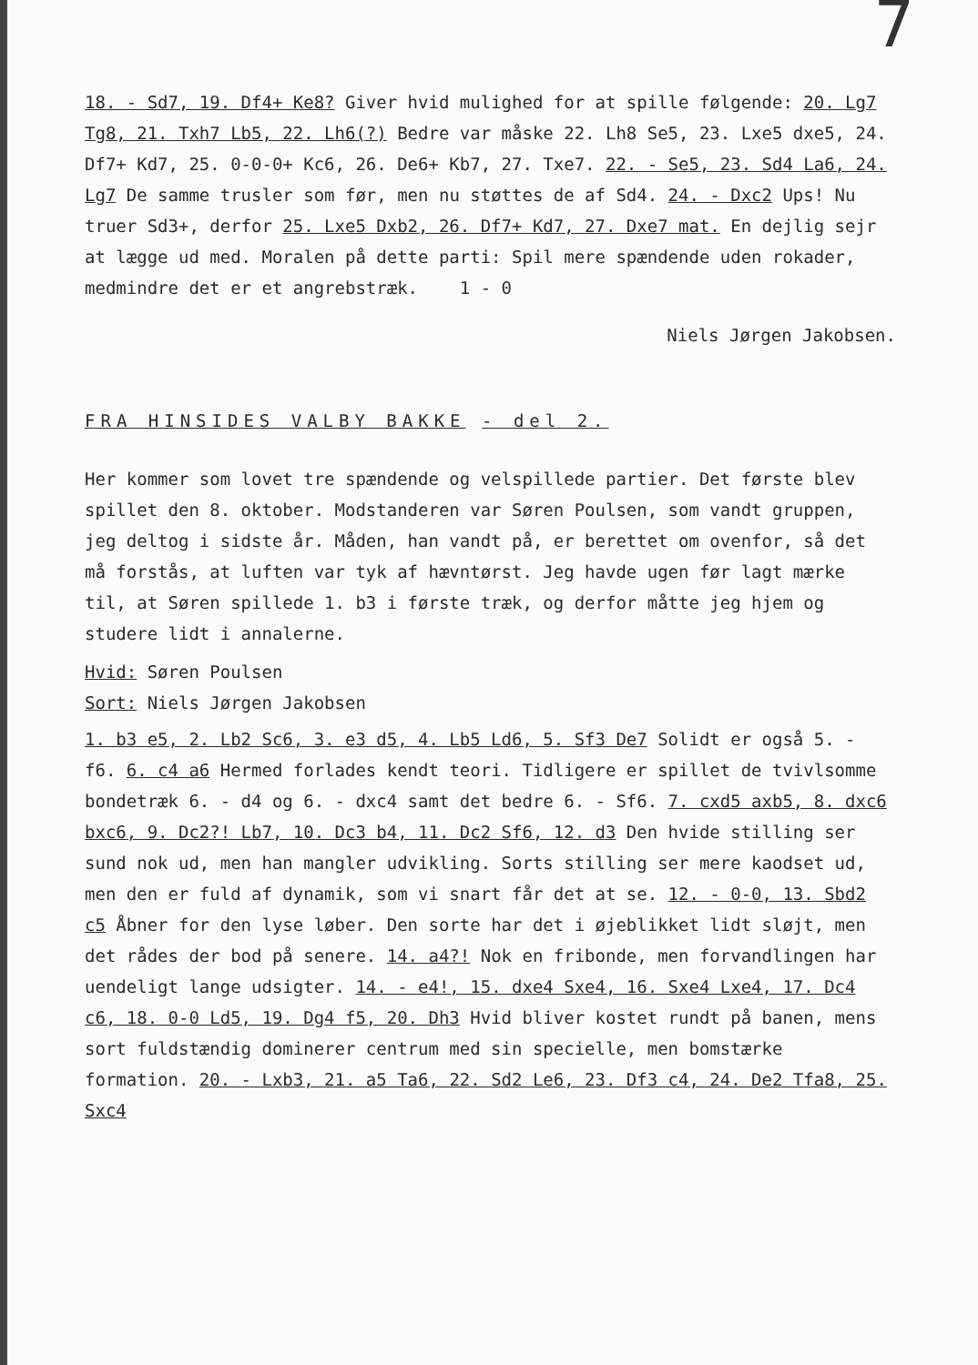7
18. - Sd7, 19. Df4+ Ke8? Giver hvid mulighed for at spille følgende: 20. Lg7 Tg8, 21. Txh7 Lb5, 22. Lh6(?) Bedre var måske 22. Lh8 Se5, 23. Lxe5 dxe5, 24. Df7+ Kd7, 25. 0-0-0+ Kc6, 26. De6+ Kb7, 27. Txe7. 22. - Se5, 23. Sd4 La6, 24. Lg7 De samme trusler som før, men nu støttes de af Sd4. 24. - Dxc2 Ups! Nu truer Sd3+, derfor 25. Lxe5 Dxb2, 26. Df7+ Kd7, 27. Dxe7 mat. En dejlig sejr at lægge ud med. Moralen på dette parti: Spil mere spændende uden rokader, medmindre det er et angrebstræk. 1 - 0
Niels Jørgen Jakobsen.
FRA HINSIDES VALBY BAKKE - del 2.
Her kommer som lovet tre spændende og velspillede partier. Det første blev spillet den 8. oktober. Modstanderen var Søren Poulsen, som vandt gruppen, jeg deltog i sidste år. Måden, han vandt på, er berettet om ovenfor, så det må forstås, at luften var tyk af hævntørst. Jeg havde ugen før lagt mærke til, at Søren spillede 1. b3 i første træk, og derfor måtte jeg hjem og studere lidt i annalerne.
Hvid: Søren Poulsen
Sort: Niels Jørgen Jakobsen
1. b3 e5, 2. Lb2 Sc6, 3. e3 d5, 4. Lb5 Ld6, 5. Sf3 De7 Solidt er også 5. - f6. 6. c4 a6 Hermed forlades kendt teori. Tidligere er spillet de tvivlsomme bondetræk 6. - d4 og 6. - dxc4 samt det bedre 6. - Sf6. 7. cxd5 axb5, 8. dxc6 bxc6, 9. Dc2?! Lb7, 10. Dc3 b4, 11. Dc2 Sf6, 12. d3 Den hvide stilling ser sund nok ud, men han mangler udvikling. Sorts stilling ser mere kaodset ud, men den er fuld af dynamik, som vi snart får det at se. 12. - 0-0, 13. Sbd2 c5 Åbner for den lyse løber. Den sorte har det i øjeblikket lidt sløjt, men det rådes der bod på senere. 14. a4?! Nok en fribonde, men forvandlingen har uendeligt lange udsigter. 14. - e4!, 15. dxe4 Sxe4, 16. Sxe4 Lxe4, 17. Dc4 c6, 18. 0-0 Ld5, 19. Dg4 f5, 20. Dh3 Hvid bliver kostet rundt på banen, mens sort fuldstændig dominerer centrum med sin specielle, men bomstærke formation. 20. - Lxb3, 21. a5 Ta6, 22. Sd2 Le6, 23. Df3 c4, 24. De2 Tfa8, 25. Sxc4